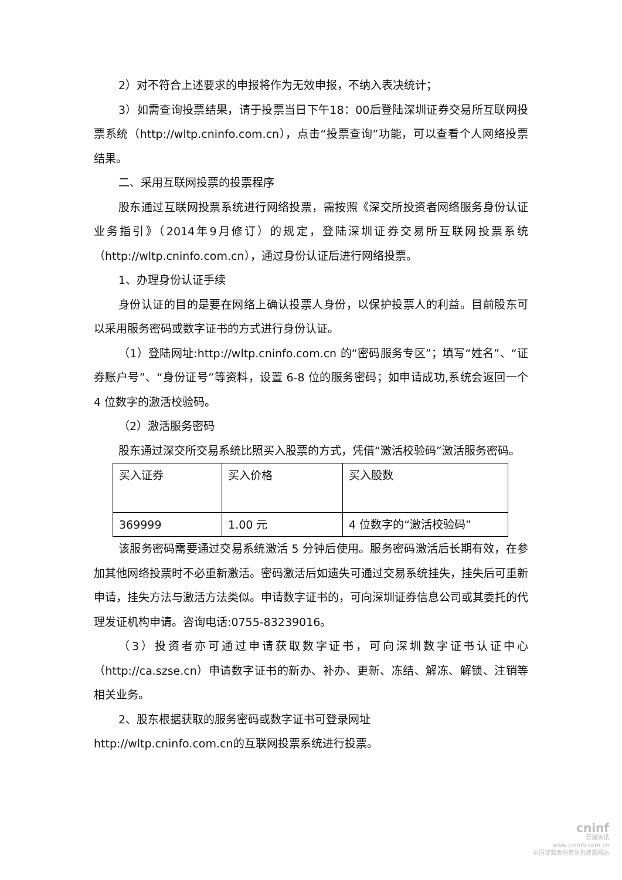2）对不符合上述要求的申报将作为无效申报，不纳入表决统计；
3）如需查询投票结果，请于投票当日下午18：00后登陆深圳证券交易所互联网投票系统（http://wltp.cninfo.com.cn），点击“投票查询”功能，可以查看个人网络投票结果。
二、采用互联网投票的投票程序
股东通过互联网投票系统进行网络投票，需按照《深交所投资者网络服务身份认证业务指引》（2014年9月修订）的规定，登陆深圳证券交易所互联网投票系统（http://wltp.cninfo.com.cn），通过身份认证后进行网络投票。
1、办理身份认证手续
身份认证的目的是要在网络上确认投票人身份，以保护投票人的利益。目前股东可以采用服务密码或数字证书的方式进行身份认证。
（1）登陆网址:http://wltp.cninfo.com.cn 的“密码服务专区”；填写“姓名”、“证券账户号”、“身份证号”等资料，设置 6-8 位的服务密码；如申请成功,系统会返回一个 4 位数字的激活校验码。
（2）激活服务密码
股东通过深交所交易系统比照买入股票的方式，凭借“激活校验码”激活服务密码。
| 买入证券 | 买入价格 | 买入股数 |
| 369999 | 1.00 元 | 4 位数字的“激活校验码” |
该服务密码需要通过交易系统激活 5 分钟后使用。服务密码激活后长期有效，在参加其他网络投票时不必重新激活。密码激活后如遗失可通过交易系统挂失，挂失后可重新申请，挂失方法与激活方法类似。申请数字证书的，可向深圳证券信息公司或其委托的代理发证机构申请。咨询电话:0755-83239016。
（3）投资者亦可通过申请获取数字证书，可向深圳数字证书认证中心（http://ca.szse.cn）申请数字证书的新办、补办、更新、冻结、解冻、解锁、注销等相关业务。
2、股东根据获取的服务密码或数字证书可登录网址
http://wltp.cninfo.com.cn的互联网投票系统进行投票。
cninf
巨潮资讯
www.cninfo.com.cn
中国证监会指定信息披露网站